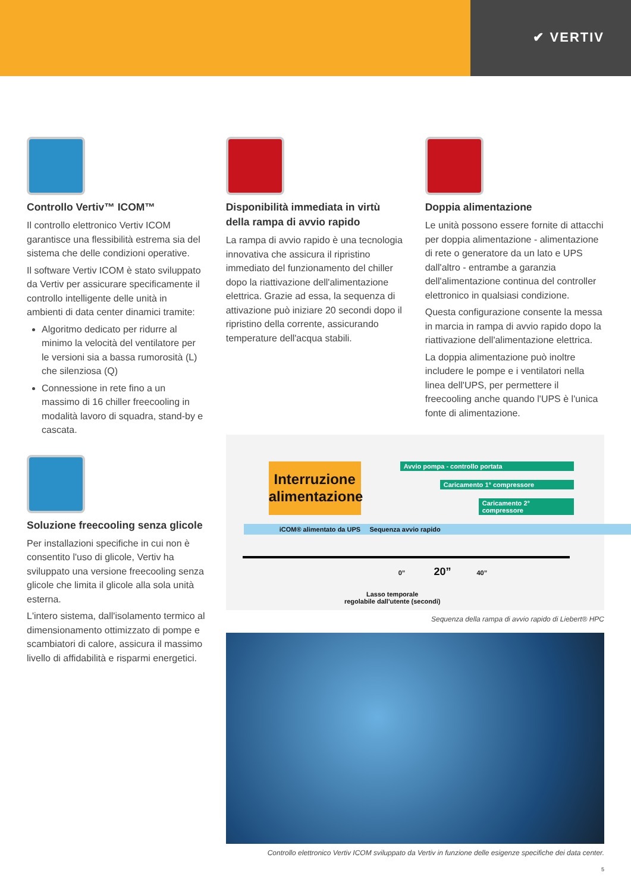✔ VERTIV
Controllo Vertiv™ ICOM™
Il controllo elettronico Vertiv ICOM garantisce una flessibilità estrema sia del sistema che delle condizioni operative.
Il software Vertiv ICOM è stato sviluppato da Vertiv per assicurare specificamente il controllo intelligente delle unità in ambienti di data center dinamici tramite:
Algoritmo dedicato per ridurre al minimo la velocità del ventilatore per le versioni sia a bassa rumorosità (L) che silenziosa (Q)
Connessione in rete fino a un massimo di 16 chiller freecooling in modalità lavoro di squadra, stand-by e cascata.
Soluzione freecooling senza glicole
Per installazioni specifiche in cui non è consentito l'uso di glicole, Vertiv ha sviluppato una versione freecooling senza glicole che limita il glicole alla sola unità esterna.
L'intero sistema, dall'isolamento termico al dimensionamento ottimizzato di pompe e scambiatori di calore, assicura il massimo livello di affidabilità e risparmi energetici.
Disponibilità immediata in virtù della rampa di avvio rapido
La rampa di avvio rapido è una tecnologia innovativa che assicura il ripristino immediato del funzionamento del chiller dopo la riattivazione dell'alimentazione elettrica. Grazie ad essa, la sequenza di attivazione può iniziare 20 secondi dopo il ripristino della corrente, assicurando temperature dell'acqua stabili.
Doppia alimentazione
Le unità possono essere fornite di attacchi per doppia alimentazione - alimentazione di rete o generatore da un lato e UPS dall'altro - entrambe a garanzia dell'alimentazione continua del controller elettronico in qualsiasi condizione.
Questa configurazione consente la messa in marcia in rampa di avvio rapido dopo la riattivazione dell'alimentazione elettrica.
La doppia alimentazione può inoltre includere le pompe e i ventilatori nella linea dell'UPS, per permettere il freecooling anche quando l'UPS è l'unica fonte di alimentazione.
Interruzione alimentazione
Avvio pompa - controllo portata
Caricamento 1° compressore
Caricamento 2° compressore
iCOM® alimentato da UPS Sequenza avvio rapido
0” 20” 40”
Lasso temporale
regolabile dall'utente (secondi)
Sequenza della rampa di avvio rapido di Liebert® HPC
Controllo elettronico Vertiv ICOM sviluppato da Vertiv in funzione delle esigenze specifiche dei data center.
5